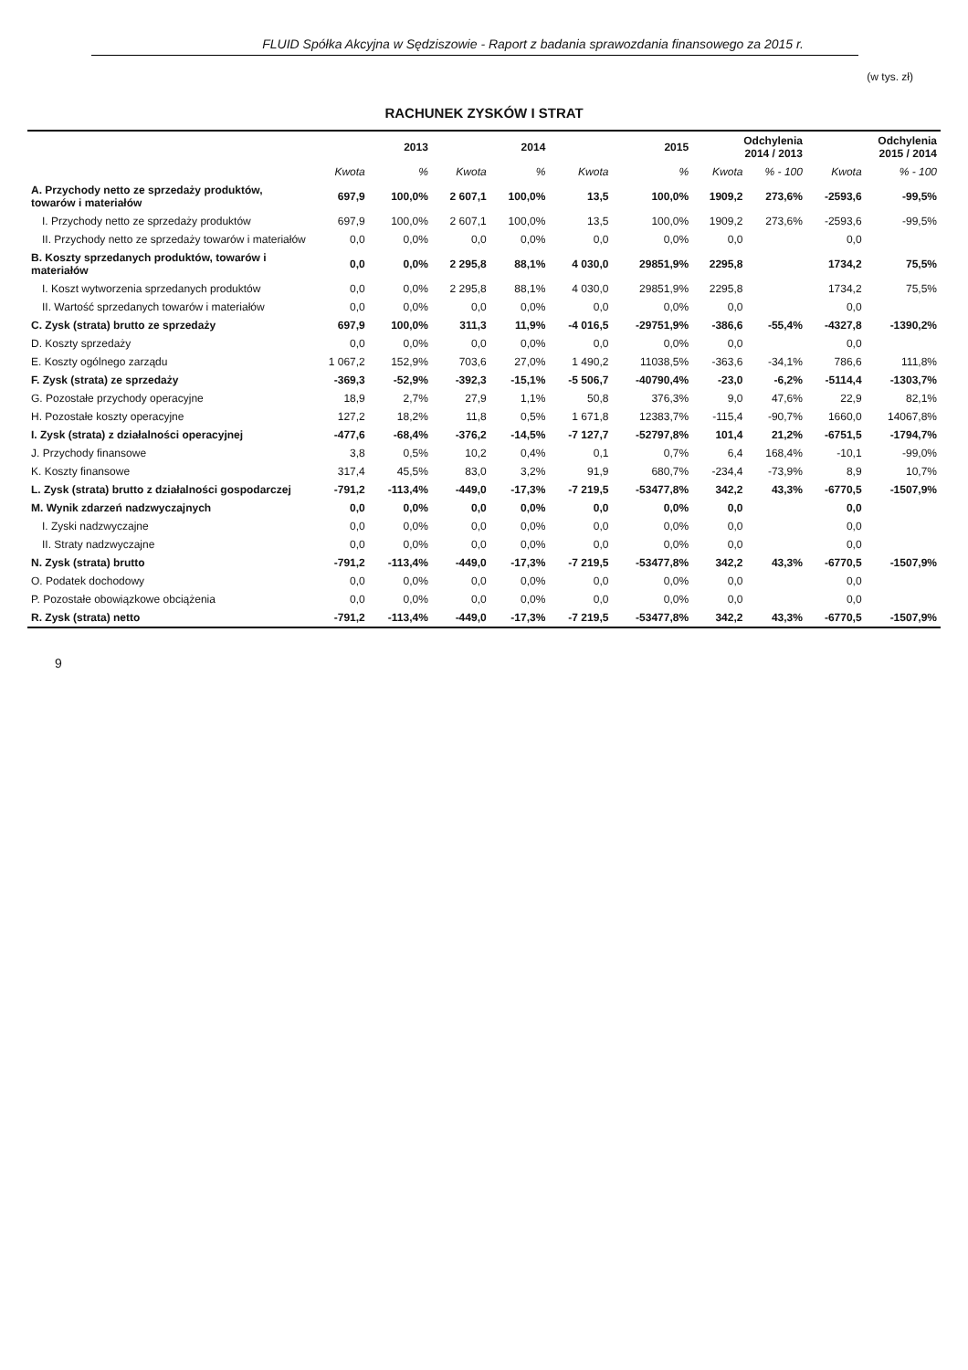FLUID Spółka Akcyjna w Sędziszowie - Raport z badania sprawozdania finansowego za 2015 r.
(w tys. zł)
RACHUNEK ZYSKÓW I STRAT
| | 2013 | | 2014 | | 2015 | | Odchylenia 2014 / 2013 | | Odchylenia 2015 / 2014 | |
| --- | --- | --- | --- | --- | --- | --- | --- | --- | --- | --- |
| | Kwota | % | Kwota | % | Kwota | % | Kwota | % - 100 | Kwota | % - 100 |
| A. Przychody netto ze sprzedaży produktów, towarów i materiałów | 697,9 | 100,0% | 2 607,1 | 100,0% | 13,5 | 100,0% | 1909,2 | 273,6% | -2593,6 | -99,5% |
| I. Przychody netto ze sprzedaży produktów | 697,9 | 100,0% | 2 607,1 | 100,0% | 13,5 | 100,0% | 1909,2 | 273,6% | -2593,6 | -99,5% |
| II. Przychody netto ze sprzedaży towarów i materiałów | 0,0 | 0,0% | 0,0 | 0,0% | 0,0 | 0,0% | 0,0 | | 0,0 | |
| B. Koszty sprzedanych produktów, towarów i materiałów | 0,0 | 0,0% | 2 295,8 | 88,1% | 4 030,0 | 29851,9% | 2295,8 | | 1734,2 | 75,5% |
| I. Koszt wytworzenia sprzedanych produktów | 0,0 | 0,0% | 2 295,8 | 88,1% | 4 030,0 | 29851,9% | 2295,8 | | 1734,2 | 75,5% |
| II. Wartość sprzedanych towarów i materiałów | 0,0 | 0,0% | 0,0 | 0,0% | 0,0 | 0,0% | 0,0 | | 0,0 | |
| C. Zysk (strata) brutto ze sprzedaży | 697,9 | 100,0% | 311,3 | 11,9% | -4 016,5 | -29751,9% | -386,6 | -55,4% | -4327,8 | -1390,2% |
| D. Koszty sprzedaży | 0,0 | 0,0% | 0,0 | 0,0% | 0,0 | 0,0% | 0,0 | | 0,0 | |
| E. Koszty ogólnego zarządu | 1 067,2 | 152,9% | 703,6 | 27,0% | 1 490,2 | 11038,5% | -363,6 | -34,1% | 786,6 | 111,8% |
| F. Zysk (strata) ze sprzedaży | -369,3 | -52,9% | -392,3 | -15,1% | -5 506,7 | -40790,4% | -23,0 | -6,2% | -5114,4 | -1303,7% |
| G. Pozostałe przychody operacyjne | 18,9 | 2,7% | 27,9 | 1,1% | 50,8 | 376,3% | 9,0 | 47,6% | 22,9 | 82,1% |
| H. Pozostałe koszty operacyjne | 127,2 | 18,2% | 11,8 | 0,5% | 1 671,8 | 12383,7% | -115,4 | -90,7% | 1660,0 | 14067,8% |
| I. Zysk (strata) z działalności operacyjnej | -477,6 | -68,4% | -376,2 | -14,5% | -7 127,7 | -52797,8% | 101,4 | 21,2% | -6751,5 | -1794,7% |
| J. Przychody finansowe | 3,8 | 0,5% | 10,2 | 0,4% | 0,1 | 0,7% | 6,4 | 168,4% | -10,1 | -99,0% |
| K. Koszty finansowe | 317,4 | 45,5% | 83,0 | 3,2% | 91,9 | 680,7% | -234,4 | -73,9% | 8,9 | 10,7% |
| L. Zysk (strata) brutto z działalności gospodarczej | -791,2 | -113,4% | -449,0 | -17,3% | -7 219,5 | -53477,8% | 342,2 | 43,3% | -6770,5 | -1507,9% |
| M. Wynik zdarzeń nadzwyczajnych | 0,0 | 0,0% | 0,0 | 0,0% | 0,0 | 0,0% | 0,0 | | 0,0 | |
| I. Zyski nadzwyczajne | 0,0 | 0,0% | 0,0 | 0,0% | 0,0 | 0,0% | 0,0 | | 0,0 | |
| II. Straty nadzwyczajne | 0,0 | 0,0% | 0,0 | 0,0% | 0,0 | 0,0% | 0,0 | | 0,0 | |
| N. Zysk (strata) brutto | -791,2 | -113,4% | -449,0 | -17,3% | -7 219,5 | -53477,8% | 342,2 | 43,3% | -6770,5 | -1507,9% |
| O. Podatek dochodowy | 0,0 | 0,0% | 0,0 | 0,0% | 0,0 | 0,0% | 0,0 | | 0,0 | |
| P. Pozostałe obowiązkowe obciążenia | 0,0 | 0,0% | 0,0 | 0,0% | 0,0 | 0,0% | 0,0 | | 0,0 | |
| R. Zysk (strata) netto | -791,2 | -113,4% | -449,0 | -17,3% | -7 219,5 | -53477,8% | 342,2 | 43,3% | -6770,5 | -1507,9% |
9